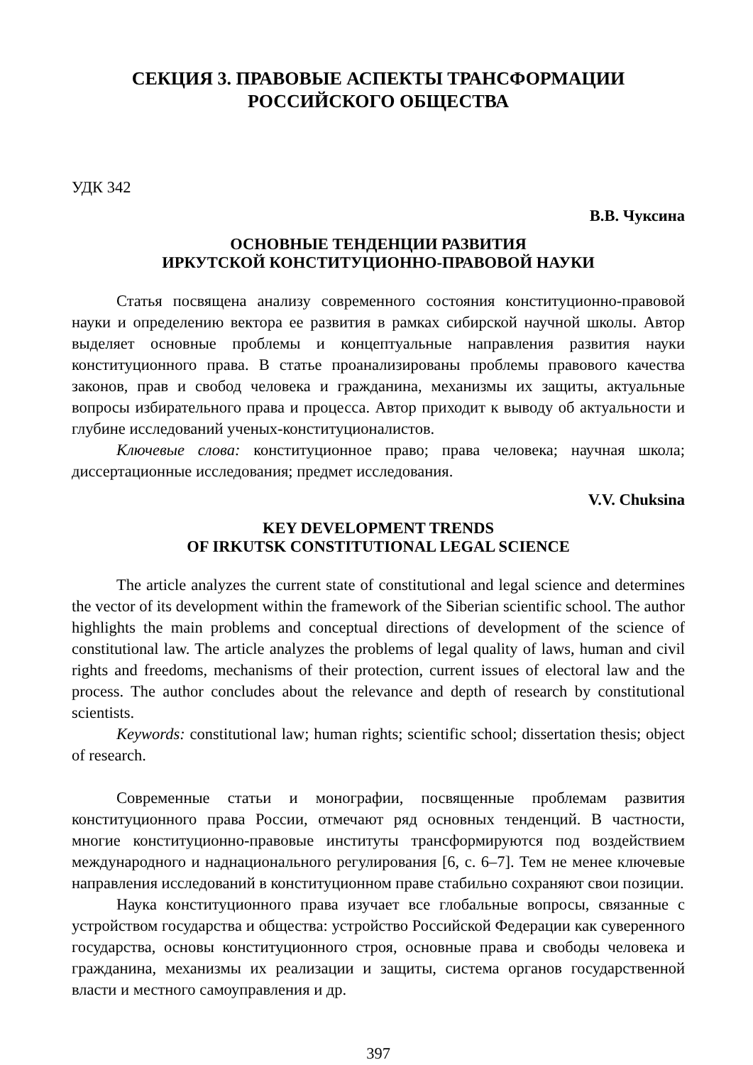СЕКЦИЯ 3. ПРАВОВЫЕ АСПЕКТЫ ТРАНСФОРМАЦИИ
РОССИЙСКОГО ОБЩЕСТВА
УДК 342
В.В. Чуксина
ОСНОВНЫЕ ТЕНДЕНЦИИ РАЗВИТИЯ
ИРКУТСКОЙ КОНСТИТУЦИОННО-ПРАВОВОЙ НАУКИ
Статья посвящена анализу современного состояния конституционно-правовой науки и определению вектора ее развития в рамках сибирской научной школы. Автор выделяет основные проблемы и концептуальные направления развития науки конституционного права. В статье проанализированы проблемы правового качества законов, прав и свобод человека и гражданина, механизмы их защиты, актуальные вопросы избирательного права и процесса. Автор приходит к выводу об актуальности и глубине исследований ученых-конституционалистов.
Ключевые слова: конституционное право; права человека; научная школа; диссертационные исследования; предмет исследования.
V.V. Chuksina
KEY DEVELOPMENT TRENDS
OF IRKUTSK CONSTITUTIONAL LEGAL SCIENCE
The article analyzes the current state of constitutional and legal science and determines the vector of its development within the framework of the Siberian scientific school. The author highlights the main problems and conceptual directions of development of the science of constitutional law. The article analyzes the problems of legal quality of laws, human and civil rights and freedoms, mechanisms of their protection, current issues of electoral law and the process. The author concludes about the relevance and depth of research by constitutional scientists.
Keywords: constitutional law; human rights; scientific school; dissertation thesis; object of research.
Современные статьи и монографии, посвященные проблемам развития конституционного права России, отмечают ряд основных тенденций. В частности, многие конституционно-правовые институты трансформируются под воздействием международного и наднационального регулирования [6, с. 6–7]. Тем не менее ключевые направления исследований в конституционном праве стабильно сохраняют свои позиции.
Наука конституционного права изучает все глобальные вопросы, связанные с устройством государства и общества: устройство Российской Федерации как суверенного государства, основы конституционного строя, основные права и свободы человека и гражданина, механизмы их реализации и защиты, система органов государственной власти и местного самоуправления и др.
397